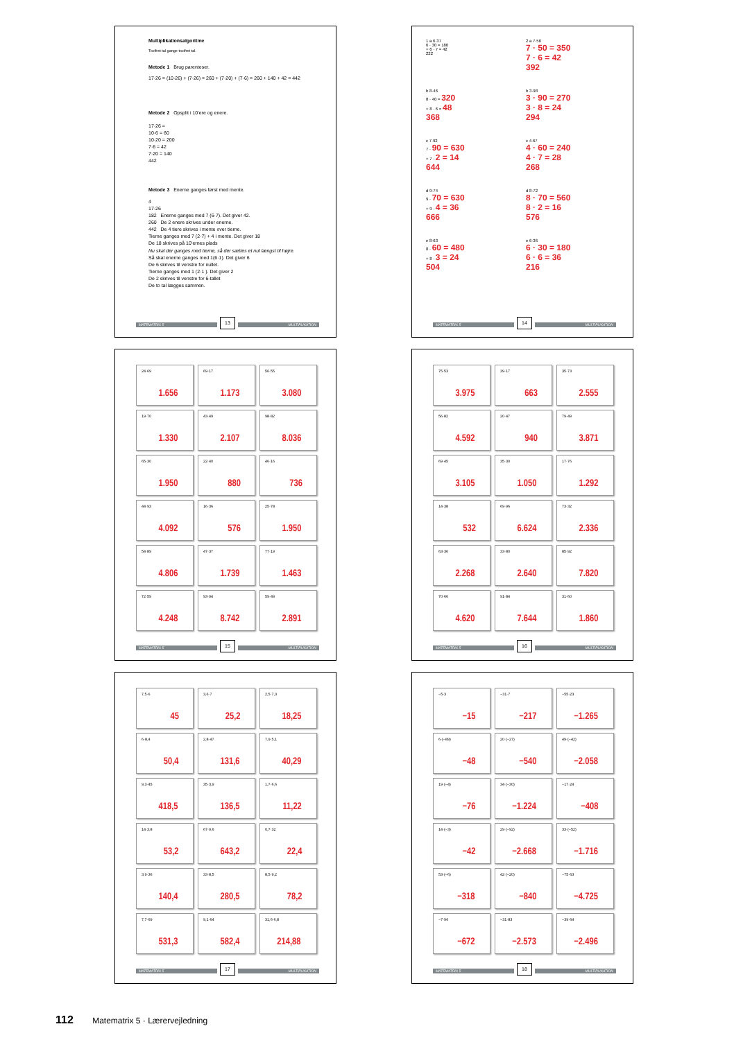Multiplikationsalgoritme
Tocifret tal gange tocifret tal.
Metode 1 Brug parenteser.
17·26 = (10·26) + (7·26) = 260 + (7·20) + (7·6) = 260 + 140 + 42 = 442
Metode 2 Opsplit i 10’ere og enere.
17·26 =
10·6 = 60
10·20 = 200
7·6 = 42
7·20 = 140
442
Metode 3 Enerne ganges først med mente.
4
17·26
182 Enerne ganges med 7 (6·7). Det giver 42.
260 De 2 enere skrives under enerne.
442 De 4 tiere skrives i mente over tierne.
Tierne ganges med 7 (2·7) + 4 i mente. Det giver 18
De 18 skrives på 10’ernes plads
Nu skal der ganges med tierne, så der sættes et nul længst til højre.
Så skal enerne ganges med 1(6·1). Det giver 6
De 6 skrives til venstre for nullet.
Tierne ganges med 1 (2·1 ). Det giver 2
De 2 skrives til venstre for 6-tallet
De to tal lægges sammen.
MATEMATRIX 5 13 MULTIPLIKATION
1 a 6·37
6 · 30 = 180
+ 6 · 7 = 42
222
2 a 7·56
7 · 50 = 350
7 · 6 = 42
392
b 8·46
8 · 40 = 320
+ 8 · 6 = 48
368
b 3·98
3 · 90 = 270
3 · 8 = 24
294
c 7·92
7 · 90 = 630
+ 7 · 2 = 14
644
c 4·67
4 · 60 = 240
4 · 7 = 28
268
d 9·74
9 · 70 = 630
+ 9 · 4 = 36
666
d 8·72
8 · 70 = 560
8 · 2 = 16
576
e 8·63
8 · 60 = 480
+ 8 · 3 = 24
504
e 6·36
6 · 30 = 180
6 · 6 = 36
216
MATEMATRIX 5 14 MULTIPLIKATION
24·69
1.656
69·17
1.173
56·55
3.080
19·70
1.330
43·49
2.107
98·82
8.036
65·30
1.950
22·40
880
46·16
736
44·93
4.092
16·36
576
25·78
1.950
54·89
4.806
47·37
1.739
77·19
1.463
72·59
4.248
93·94
8.742
59·49
2.891
MATEMATRIX 5 15 MULTIPLIKATION
75·53
3.975
39·17
663
35·73
2.555
56·82
4.592
20·47
940
79·49
3.871
69·45
3.105
35·30
1.050
17·76
1.292
14·38
532
69·96
6.624
73·32
2.336
63·36
2.268
33·80
2.640
85·92
7.820
70·66
4.620
91·84
7.644
31·60
1.860
MATEMATRIX 5 16 MULTIPLIKATION
7,5·6
45
3,6·7
25,2
2,5·7,3
18,25
6·8,4
50,4
2,8·47
131,6
7,9·5,1
40,29
9,3·45
418,5
35·3,9
136,5
1,7·6,6
11,22
14·3,8
53,2
67·9,6
643,2
0,7·32
22,4
3,9·36
140,4
33·8,5
280,5
8,5·9,2
78,2
7,7·69
531,3
9,1·64
582,4
31,6·6,8
214,88
MATEMATRIX 5 17 MULTIPLIKATION
−5·3
−15
−31·7
−217
−55·23
−1.265
6·(−89)
−48
20·(−27)
−540
49·(−42)
−2.058
19·(−4)
−76
34·(−30)
−1.224
−17·24
−408
14·(−3)
−42
29·(−92)
−2.668
33·(−52)
−1.716
53·(−6)
−318
42·(−20)
−840
−75·63
−4.725
−7·96
−672
−31·83
−2.573
−39·64
−2.496
MATEMATRIX 5 18 MULTIPLIKATION
112 Matematrix 5 · Lærervejledning